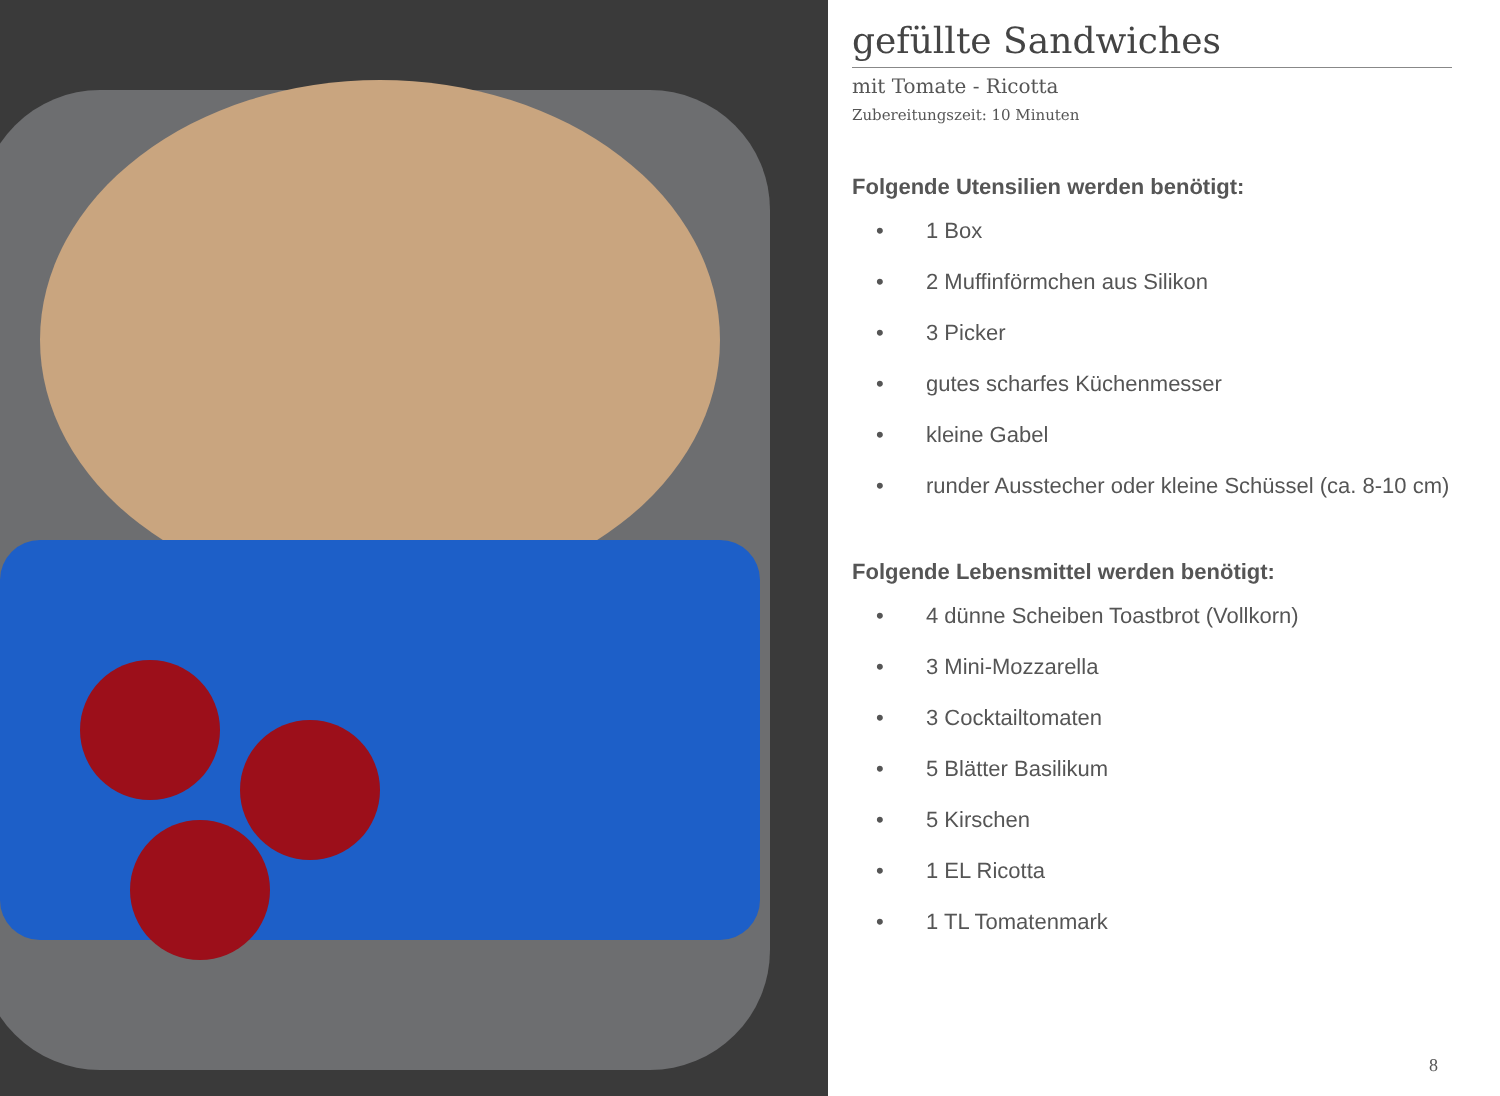gefüllte Sandwiches
mit Tomate - Ricotta
Zubereitungszeit: 10 Minuten
Folgende Utensilien werden benötigt:
• 1 Box
• 2 Muffinförmchen aus Silikon
• 3 Picker
• gutes scharfes Küchenmesser
• kleine Gabel
• runder Ausstecher oder kleine Schüssel (ca. 8-10 cm)
Folgende Lebensmittel werden benötigt:
• 4 dünne Scheiben Toastbrot (Vollkorn)
• 3 Mini-Mozzarella
• 3 Cocktailtomaten
• 5 Blätter Basilikum
• 5 Kirschen
• 1 EL Ricotta
• 1 TL Tomatenmark
8